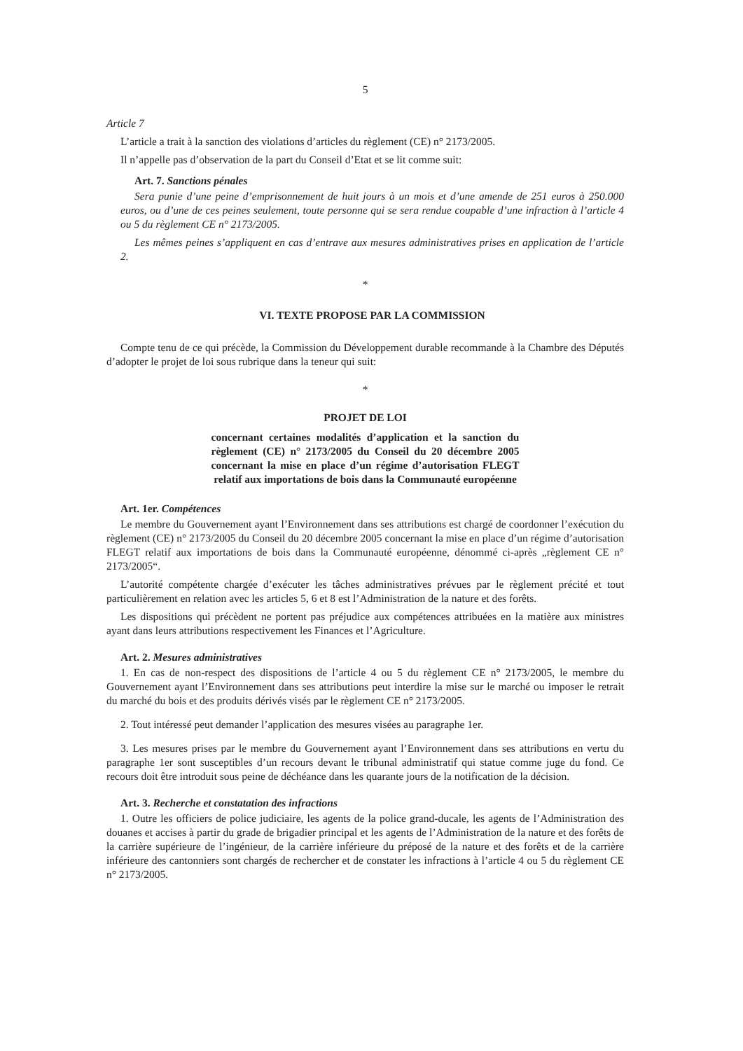5
Article 7
L’article a trait à la sanction des violations d’articles du règlement (CE) n° 2173/2005.
Il n’appelle pas d’observation de la part du Conseil d’Etat et se lit comme suit:
Art. 7. Sanctions pénales
Sera punie d’une peine d’emprisonnement de huit jours à un mois et d’une amende de 251 euros à 250.000 euros, ou d’une de ces peines seulement, toute personne qui se sera rendue coupable d’une infraction à l’article 4 ou 5 du règlement CE n° 2173/2005.
Les mêmes peines s’appliquent en cas d’entrave aux mesures administratives prises en application de l’article 2.
*
VI. TEXTE PROPOSE PAR LA COMMISSION
Compte tenu de ce qui précède, la Commission du Développement durable recommande à la Chambre des Députés d’adopter le projet de loi sous rubrique dans la teneur qui suit:
*
PROJET DE LOI
concernant certaines modalités d’application et la sanction du règlement (CE) n° 2173/2005 du Conseil du 20 décembre 2005 concernant la mise en place d’un régime d’autorisation FLEGT relatif aux importations de bois dans la Communauté européenne
Art. 1er. Compétences
Le membre du Gouvernement ayant l’Environnement dans ses attributions est chargé de coordonner l’exécution du règlement (CE) n° 2173/2005 du Conseil du 20 décembre 2005 concernant la mise en place d’un régime d’autorisation FLEGT relatif aux importations de bois dans la Communauté européenne, dénommé ci-après „règlement CE n° 2173/2005“.
L’autorité compétente chargée d’exécuter les tâches administratives prévues par le règlement précité et tout particulièrement en relation avec les articles 5, 6 et 8 est l’Administration de la nature et des forêts.
Les dispositions qui précèdent ne portent pas préjudice aux compétences attribuées en la matière aux ministres ayant dans leurs attributions respectivement les Finances et l’Agriculture.
Art. 2. Mesures administratives
1. En cas de non-respect des dispositions de l’article 4 ou 5 du règlement CE n° 2173/2005, le membre du Gouvernement ayant l’Environnement dans ses attributions peut interdire la mise sur le marché ou imposer le retrait du marché du bois et des produits dérivés visés par le règlement CE n° 2173/2005.
2. Tout intéressé peut demander l’application des mesures visées au paragraphe 1er.
3. Les mesures prises par le membre du Gouvernement ayant l’Environnement dans ses attributions en vertu du paragraphe 1er sont susceptibles d’un recours devant le tribunal administratif qui statue comme juge du fond. Ce recours doit être introduit sous peine de déchéance dans les quarante jours de la notification de la décision.
Art. 3. Recherche et constatation des infractions
1. Outre les officiers de police judiciaire, les agents de la police grand-ducale, les agents de l’Administration des douanes et accises à partir du grade de brigadier principal et les agents de l’Administration de la nature et des forêts de la carrière supérieure de l’ingénieur, de la carrière inférieure du préposé de la nature et des forêts et de la carrière inférieure des cantonniers sont chargés de rechercher et de constater les infractions à l’article 4 ou 5 du règlement CE n° 2173/2005.